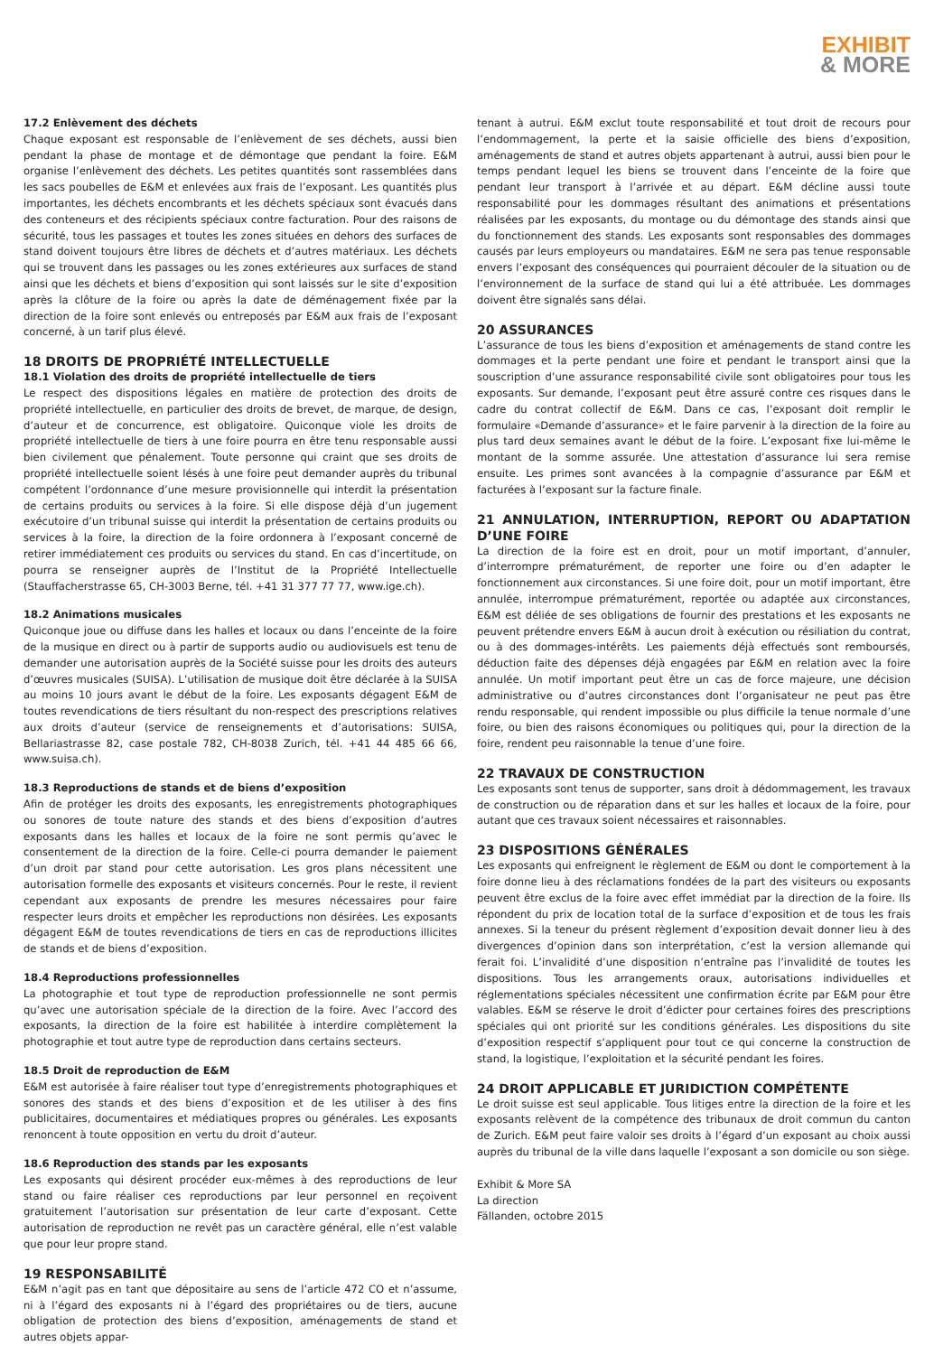EXHIBIT
& MORE
17.2 Enlèvement des déchets
Chaque exposant est responsable de l’enlèvement de ses déchets, aussi bien pendant la phase de montage et de démontage que pendant la foire. E&M organise l’enlèvement des déchets. Les petites quantités sont rassemblées dans les sacs poubelles de E&M et enlevées aux frais de l’exposant. Les quantités plus importantes, les déchets encombrants et les déchets spéciaux sont évacués dans des conteneurs et des récipients spéciaux contre facturation. Pour des raisons de sécurité, tous les passages et toutes les zones situées en dehors des surfaces de stand doivent toujours être libres de déchets et d’autres matériaux. Les déchets qui se trouvent dans les passages ou les zones extérieures aux surfaces de stand ainsi que les déchets et biens d’exposition qui sont laissés sur le site d’exposition après la clôture de la foire ou après la date de déménagement fixée par la direction de la foire sont enlevés ou entreposés par E&M aux frais de l’exposant concerné, à un tarif plus élevé.
18 DROITS DE PROPRIÉTÉ INTELLECTUELLE
18.1 Violation des droits de propriété intellectuelle de tiers
Le respect des dispositions légales en matière de protection des droits de propriété intellectuelle, en particulier des droits de brevet, de marque, de design, d’auteur et de concurrence, est obligatoire. Quiconque viole les droits de propriété intellectuelle de tiers à une foire pourra en être tenu responsable aussi bien civilement que pénalement. Toute personne qui craint que ses droits de propriété intellectuelle soient lésés à une foire peut demander auprès du tribunal compétent l’ordonnance d’une mesure provisionnelle qui interdit la présentation de certains produits ou services à la foire. Si elle dispose déjà d’un jugement exécutoire d’un tribunal suisse qui interdit la présentation de certains produits ou services à la foire, la direction de la foire ordonnera à l’exposant concerné de retirer immédiatement ces produits ou services du stand. En cas d’incertitude, on pourra se renseigner auprès de l’Institut de la Propriété Intellectuelle (Stauffacherstrasse 65, CH-3003 Berne, tél. +41 31 377 77 77, www.ige.ch).
18.2 Animations musicales
Quiconque joue ou diffuse dans les halles et locaux ou dans l’enceinte de la foire de la musique en direct ou à partir de supports audio ou audiovisuels est tenu de demander une autorisation auprès de la Société suisse pour les droits des auteurs d’œuvres musicales (SUISA). L’utilisation de musique doit être déclarée à la SUISA au moins 10 jours avant le début de la foire. Les exposants dégagent E&M de toutes revendications de tiers résultant du non-respect des prescriptions relatives aux droits d’auteur (service de renseignements et d’autorisations: SUISA, Bellariastrasse 82, case postale 782, CH-8038 Zurich, tél. +41 44 485 66 66, www.suisa.ch).
18.3 Reproductions de stands et de biens d’exposition
Afin de protéger les droits des exposants, les enregistrements photographiques ou sonores de toute nature des stands et des biens d’exposition d’autres exposants dans les halles et locaux de la foire ne sont permis qu’avec le consentement de la direction de la foire. Celle-ci pourra demander le paiement d’un droit par stand pour cette autorisation. Les gros plans nécessitent une autorisation formelle des exposants et visiteurs concernés. Pour le reste, il revient cependant aux exposants de prendre les mesures nécessaires pour faire respecter leurs droits et empêcher les reproductions non désirées. Les exposants dégagent E&M de toutes revendications de tiers en cas de reproductions illicites de stands et de biens d’exposition.
18.4 Reproductions professionnelles
La photographie et tout type de reproduction professionnelle ne sont permis qu’avec une autorisation spéciale de la direction de la foire. Avec l’accord des exposants, la direction de la foire est habilitée à interdire complètement la photographie et tout autre type de reproduction dans certains secteurs.
18.5 Droit de reproduction de E&M
E&M est autorisée à faire réaliser tout type d’enregistrements photographiques et sonores des stands et des biens d’exposition et de les utiliser à des fins publicitaires, documentaires et médiatiques propres ou générales. Les exposants renoncent à toute opposition en vertu du droit d’auteur.
18.6 Reproduction des stands par les exposants
Les exposants qui désirent procéder eux-mêmes à des reproductions de leur stand ou faire réaliser ces reproductions par leur personnel en reçoivent gratuitement l’autorisation sur présentation de leur carte d’exposant. Cette autorisation de reproduction ne revêt pas un caractère général, elle n’est valable que pour leur propre stand.
19 RESPONSABILITÉ
E&M n’agit pas en tant que dépositaire au sens de l’article 472 CO et n’assume, ni à l’égard des exposants ni à l’égard des propriétaires ou de tiers, aucune obligation de protection des biens d’exposition, aménagements de stand et autres objets appar-
tenant à autrui. E&M exclut toute responsabilité et tout droit de recours pour l’endommagement, la perte et la saisie officielle des biens d’exposition, aménagements de stand et autres objets appartenant à autrui, aussi bien pour le temps pendant lequel les biens se trouvent dans l’enceinte de la foire que pendant leur transport à l’arrivée et au départ. E&M décline aussi toute responsabilité pour les dommages résultant des animations et présentations réalisées par les exposants, du montage ou du démontage des stands ainsi que du fonctionnement des stands. Les exposants sont responsables des dommages causés par leurs employeurs ou mandataires. E&M ne sera pas tenue responsable envers l’exposant des conséquences qui pourraient découler de la situation ou de l’environnement de la surface de stand qui lui a été attribuée. Les dommages doivent être signalés sans délai.
20 ASSURANCES
L’assurance de tous les biens d’exposition et aménagements de stand contre les dommages et la perte pendant une foire et pendant le transport ainsi que la souscription d’une assurance responsabilité civile sont obligatoires pour tous les exposants. Sur demande, l’exposant peut être assuré contre ces risques dans le cadre du contrat collectif de E&M. Dans ce cas, l’exposant doit remplir le formulaire «Demande d’assurance» et le faire parvenir à la direction de la foire au plus tard deux semaines avant le début de la foire. L’exposant fixe lui-même le montant de la somme assurée. Une attestation d’assurance lui sera remise ensuite. Les primes sont avancées à la compagnie d’assurance par E&M et facturées à l’exposant sur la facture finale.
21 ANNULATION, INTERRUPTION, REPORT OU ADAPTATION D’UNE FOIRE
La direction de la foire est en droit, pour un motif important, d’annuler, d’interrompre prématurément, de reporter une foire ou d’en adapter le fonctionnement aux circonstances. Si une foire doit, pour un motif important, être annulée, interrompue prématurément, reportée ou adaptée aux circonstances, E&M est déliée de ses obligations de fournir des prestations et les exposants ne peuvent prétendre envers E&M à aucun droit à exécution ou résiliation du contrat, ou à des dommages-intérêts. Les paiements déjà effectués sont remboursés, déduction faite des dépenses déjà engagées par E&M en relation avec la foire annulée. Un motif important peut être un cas de force majeure, une décision administrative ou d’autres circonstances dont l’organisateur ne peut pas être rendu responsable, qui rendent impossible ou plus difficile la tenue normale d’une foire, ou bien des raisons économiques ou politiques qui, pour la direction de la foire, rendent peu raisonnable la tenue d’une foire.
22 TRAVAUX DE CONSTRUCTION
Les exposants sont tenus de supporter, sans droit à dédommagement, les travaux de construction ou de réparation dans et sur les halles et locaux de la foire, pour autant que ces travaux soient nécessaires et raisonnables.
23 DISPOSITIONS GÉNÉRALES
Les exposants qui enfreignent le règlement de E&M ou dont le comportement à la foire donne lieu à des réclamations fondées de la part des visiteurs ou exposants peuvent être exclus de la foire avec effet immédiat par la direction de la foire. Ils répondent du prix de location total de la surface d’exposition et de tous les frais annexes. Si la teneur du présent règlement d’exposition devait donner lieu à des divergences d’opinion dans son interprétation, c’est la version allemande qui ferait foi. L’invalidité d’une disposition n’entraîne pas l’invalidité de toutes les dispositions. Tous les arrangements oraux, autorisations individuelles et réglementations spéciales nécessitent une confirmation écrite par E&M pour être valables. E&M se réserve le droit d’édicter pour certaines foires des prescriptions spéciales qui ont priorité sur les conditions générales. Les dispositions du site d’exposition respectif s’appliquent pour tout ce qui concerne la construction de stand, la logistique, l’exploitation et la sécurité pendant les foires.
24 DROIT APPLICABLE ET JURIDICTION COMPÉTENTE
Le droit suisse est seul applicable. Tous litiges entre la direction de la foire et les exposants relèvent de la compétence des tribunaux de droit commun du canton de Zurich. E&M peut faire valoir ses droits à l’égard d’un exposant au choix aussi auprès du tribunal de la ville dans laquelle l’exposant a son domicile ou son siège.
Exhibit & More SA
La direction
Fällanden, octobre 2015